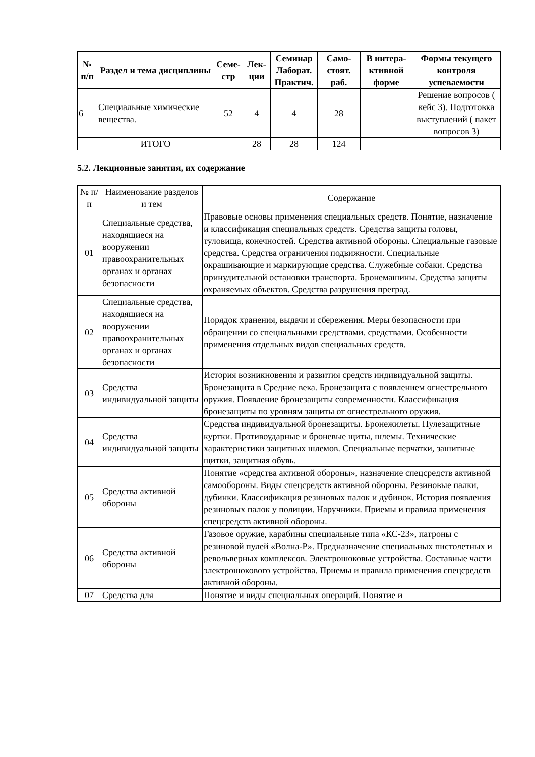| № п/п | Раздел и тема дисциплины | Семе-стр | Лек-ции | Семинар Лаборат. Практич. | Само-стоят. раб. | В интера-ктивной форме | Формы текущего контроля успеваемости |
| --- | --- | --- | --- | --- | --- | --- | --- |
| 6 | Специальные химические вещества. | 52 | 4 | 4 | 28 | | Решение вопросов ( кейс 3). Подготовка выступлений ( пакет вопросов 3) |
| | ИТОГО | | 28 | 28 | 124 | | |
5.2. Лекционные занятия, их содержание
| № п/п | Наименование разделов и тем | Содержание |
| 01 | Специальные средства, находящиеся на вооружении правоохранительных органах и органах безопасности | Правовые основы применения специальных средств. Понятие, назначение и классификация специальных средств. Средства защиты головы, туловища, конечностей. Средства активной обороны. Специальные газовые средства. Средства ограничения подвижности. Специальные окрашивающие и маркирующие средства. Служебные собаки. Средства принудительной остановки транспорта. Бронемашины. Средства защиты охраняемых объектов. Средства разрушения преград. |
| 02 | Специальные средства, находящиеся на вооружении правоохранительных органах и органах безопасности | Порядок хранения, выдачи и сбережения. Меры безопасности при обращении со специальными средствами. средствами. Особенности применения отдельных видов специальных средств. |
| 03 | Средства индивидуальной защиты | История возникновения и развития средств индивидуальной защиты. Бронезащита в Средние века. Бронезащита с появлением огнестрельного оружия. Появление бронезащиты современности. Классификация бронезащиты по уровням защиты от огнестрельного оружия. |
| 04 | Средства индивидуальной защиты | Средства индивидуальной бронезащиты. Бронежилеты. Пулезащитные куртки. Противоударные и броневые щиты, шлемы. Технические характеристики защитных шлемов. Специальные перчатки, зашитные щитки, защитная обувь. |
| 05 | Средства активной обороны | Понятие «средства активной обороны», назначение спецсредств активной самообороны. Виды спецсредств активной обороны. Резиновые палки, дубинки. Классификация резиновых палок и дубинок. История появления резиновых палок у полиции. Наручники. Приемы и правила применения спецсредств активной обороны. |
| 06 | Средства активной обороны | Газовое оружие, карабины специальные типа «КС-23», патроны с резиновой пулей «Волна-Р». Предназначение специальных пистолетных и револьверных комплексов. Электрошоковые устройства. Составные части электрошокового устройства. Приемы и правила применения спецсредств активной обороны. |
| 07 | Средства для | Понятие и виды специальных операций. Понятие и |